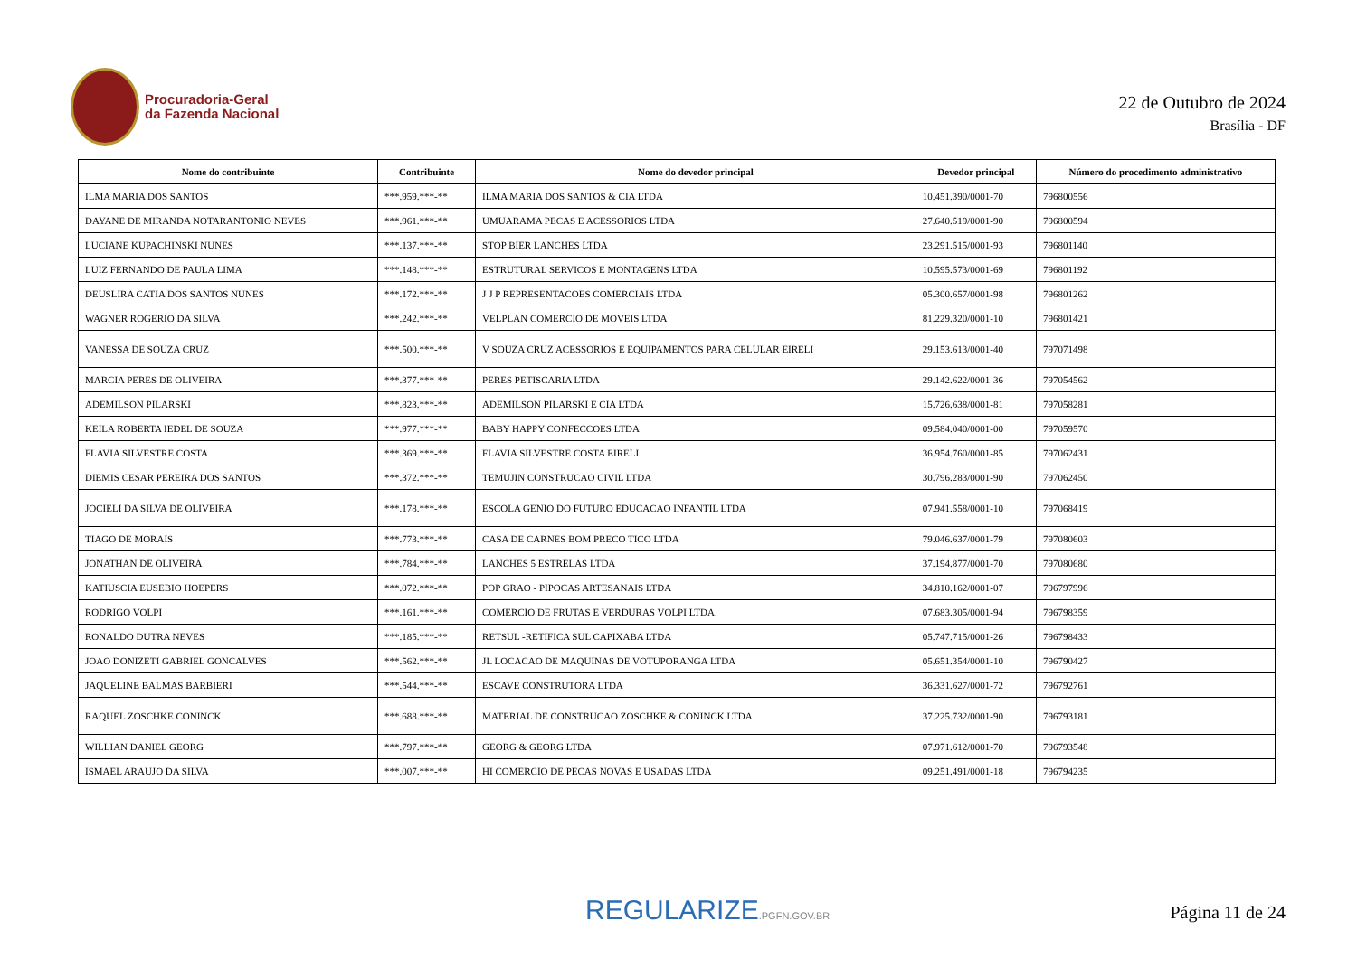Procuradoria-Geral
da Fazenda Nacional
22 de Outubro de 2024
Brasília - DF
| Nome do contribuinte | Contribuinte | Nome do devedor principal | Devedor principal | Número do procedimento administrativo |
| --- | --- | --- | --- | --- |
| ILMA MARIA DOS SANTOS | ***.959.***-** | ILMA MARIA DOS SANTOS & CIA LTDA | 10.451.390/0001-70 | 796800556 |
| DAYANE DE MIRANDA NOTARANTONIO NEVES | ***.961.***-** | UMUARAMA PECAS E ACESSORIOS LTDA | 27.640.519/0001-90 | 796800594 |
| LUCIANE KUPACHINSKI NUNES | ***.137.***-** | STOP BIER LANCHES LTDA | 23.291.515/0001-93 | 796801140 |
| LUIZ FERNANDO DE PAULA LIMA | ***.148.***-** | ESTRUTURAL SERVICOS E MONTAGENS LTDA | 10.595.573/0001-69 | 796801192 |
| DEUSLIRA CATIA DOS SANTOS NUNES | ***.172.***-** | J J P REPRESENTACOES COMERCIAIS LTDA | 05.300.657/0001-98 | 796801262 |
| WAGNER ROGERIO DA SILVA | ***.242.***-** | VELPLAN COMERCIO DE MOVEIS LTDA | 81.229.320/0001-10 | 796801421 |
| VANESSA DE SOUZA CRUZ | ***.500.***-** | V SOUZA CRUZ ACESSORIOS E EQUIPAMENTOS PARA CELULAR EIRELI | 29.153.613/0001-40 | 797071498 |
| MARCIA PERES DE OLIVEIRA | ***.377.***-** | PERES PETISCARIA LTDA | 29.142.622/0001-36 | 797054562 |
| ADEMILSON PILARSKI | ***.823.***-** | ADEMILSON PILARSKI E CIA LTDA | 15.726.638/0001-81 | 797058281 |
| KEILA ROBERTA IEDEL DE SOUZA | ***.977.***-** | BABY HAPPY CONFECCOES LTDA | 09.584.040/0001-00 | 797059570 |
| FLAVIA SILVESTRE COSTA | ***.369.***-** | FLAVIA SILVESTRE COSTA EIRELI | 36.954.760/0001-85 | 797062431 |
| DIEMIS CESAR PEREIRA DOS SANTOS | ***.372.***-** | TEMUJIN CONSTRUCAO CIVIL LTDA | 30.796.283/0001-90 | 797062450 |
| JOCIELI DA SILVA DE OLIVEIRA | ***.178.***-** | ESCOLA GENIO DO FUTURO EDUCACAO INFANTIL LTDA | 07.941.558/0001-10 | 797068419 |
| TIAGO DE MORAIS | ***.773.***-** | CASA DE CARNES BOM PRECO TICO LTDA | 79.046.637/0001-79 | 797080603 |
| JONATHAN DE OLIVEIRA | ***.784.***-** | LANCHES 5 ESTRELAS LTDA | 37.194.877/0001-70 | 797080680 |
| KATIUSCIA EUSEBIO HOEPERS | ***.072.***-** | POP GRAO - PIPOCAS ARTESANAIS LTDA | 34.810.162/0001-07 | 796797996 |
| RODRIGO VOLPI | ***.161.***-** | COMERCIO DE FRUTAS E VERDURAS VOLPI LTDA. | 07.683.305/0001-94 | 796798359 |
| RONALDO DUTRA NEVES | ***.185.***-** | RETSUL -RETIFICA SUL CAPIXABA LTDA | 05.747.715/0001-26 | 796798433 |
| JOAO DONIZETI GABRIEL GONCALVES | ***.562.***-** | JL LOCACAO DE MAQUINAS DE VOTUPORANGA LTDA | 05.651.354/0001-10 | 796790427 |
| JAQUELINE BALMAS BARBIERI | ***.544.***-** | ESCAVE CONSTRUTORA LTDA | 36.331.627/0001-72 | 796792761 |
| RAQUEL ZOSCHKE CONINCK | ***.688.***-** | MATERIAL DE CONSTRUCAO ZOSCHKE & CONINCK LTDA | 37.225.732/0001-90 | 796793181 |
| WILLIAN DANIEL GEORG | ***.797.***-** | GEORG & GEORG LTDA | 07.971.612/0001-70 | 796793548 |
| ISMAEL ARAUJO DA SILVA | ***.007.***-** | HI COMERCIO DE PECAS NOVAS E USADAS LTDA | 09.251.491/0001-18 | 796794235 |
REGULARIZE.PGFN.GOV.BR
Página 11 de 24